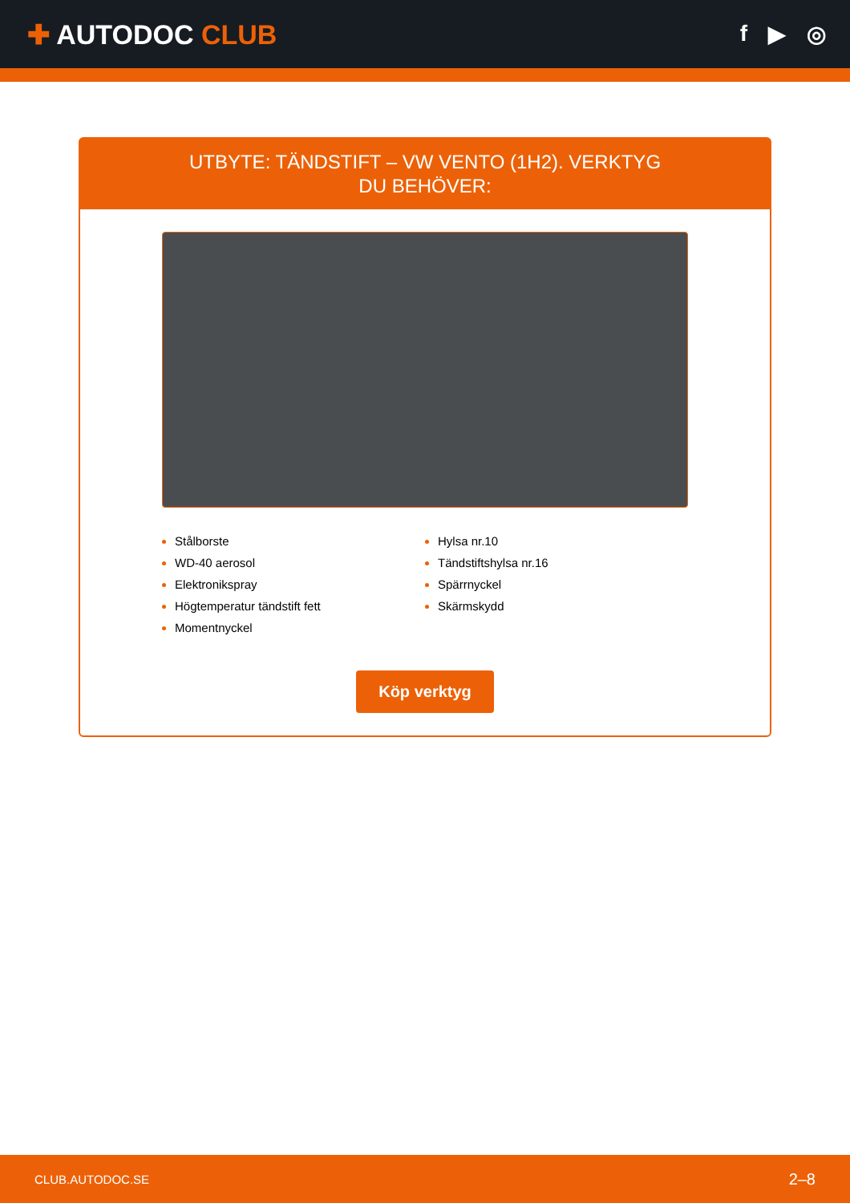✚ AUTODOC CLUB
f ▶ ◎
UTBYTE: TÄNDSTIFT – VW VENTO (1H2). VERKTYG DU BEHÖVER:
Stålborste
WD-40 aerosol
Elektronikspray
Högtemperatur tändstift fett
Momentnyckel
Hylsa nr.10
Tändstiftshylsa nr.16
Spärrnyckel
Skärmskydd
Köp verktyg
CLUB.AUTODOC.SE 2–8